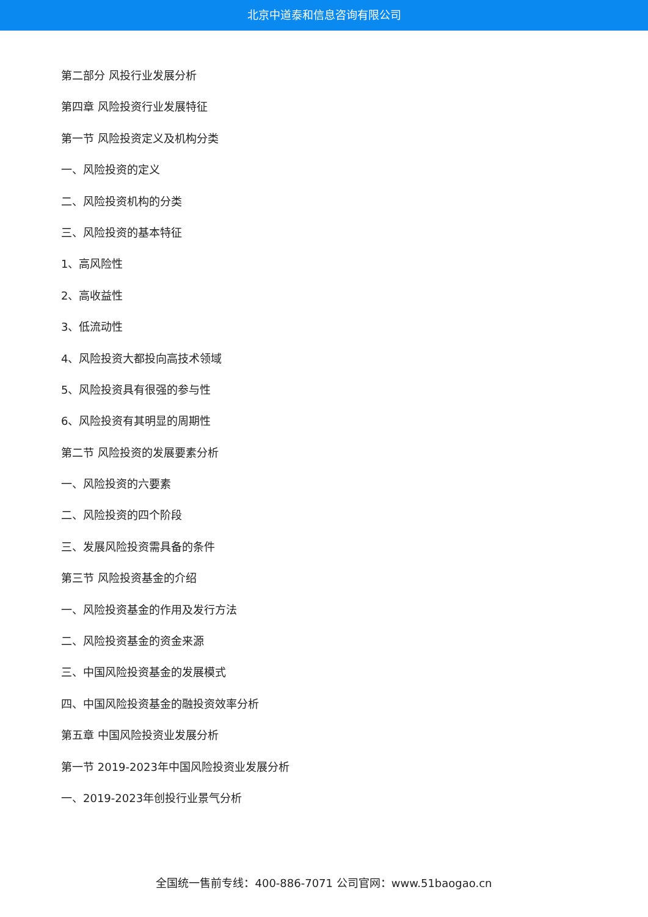北京中道泰和信息咨询有限公司
第二部分 风投行业发展分析
第四章 风险投资行业发展特征
第一节 风险投资定义及机构分类
一、风险投资的定义
二、风险投资机构的分类
三、风险投资的基本特征
1、高风险性
2、高收益性
3、低流动性
4、风险投资大都投向高技术领域
5、风险投资具有很强的参与性
6、风险投资有其明显的周期性
第二节 风险投资的发展要素分析
一、风险投资的六要素
二、风险投资的四个阶段
三、发展风险投资需具备的条件
第三节 风险投资基金的介绍
一、风险投资基金的作用及发行方法
二、风险投资基金的资金来源
三、中国风险投资基金的发展模式
四、中国风险投资基金的融投资效率分析
第五章 中国风险投资业发展分析
第一节 2019-2023年中国风险投资业发展分析
一、2019-2023年创投行业景气分析
全国统一售前专线：400-886-7071 公司官网：www.51baogao.cn